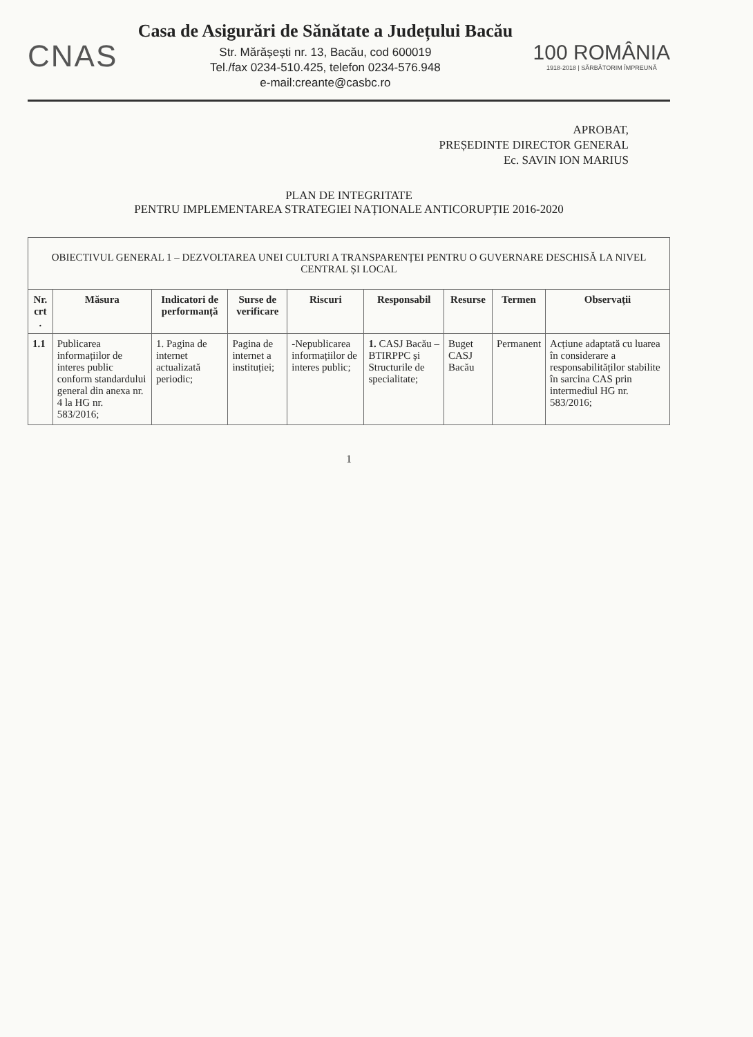CNAS
Casa de Asigurări de Sănătate a Județului Bacău
Str. Mărășești nr. 13, Bacău, cod 600019
Tel./fax 0234-510.425, telefon 0234-576.948
e-mail:creante@casbc.ro
100 ROMÂNIA
1918-2018 | SĂRBĂTORIM ÎMPREUNĂ
APROBAT,
PREȘEDINTE DIRECTOR GENERAL
Ec. SAVIN ION MARIUS
PLAN DE INTEGRITATE
PENTRU IMPLEMENTAREA STRATEGIEI NAȚIONALE ANTICORUPȚIE 2016-2020
| OBIECTIVUL GENERAL 1 – DEZVOLTAREA UNEI CULTURI A TRANSPARENȚEI PENTRU O GUVERNARE DESCHISĂ LA NIVEL CENTRAL ȘI LOCAL | | | | | | | | |
| --- | --- | --- | --- | --- | --- | --- | --- | --- |
| Nr. crt . | Măsura | Indicatori de performanță | Surse de verificare | Riscuri | Responsabil | Resurse | Termen | Observații |
| 1.1 | Publicarea informațiilor de interes public conform standardului general din anexa nr. 4 la HG nr. 583/2016; | 1. Pagina de internet actualizată periodic; | Pagina de internet a instituției; | -Nepublicarea informațiilor de interes public; | 1. CASJ Bacău – BTIRPPC și Structurile de specialitate; | Buget CASJ Bacău | Permanent | Acțiune adaptată cu luarea în considerare a responsabilităților stabilite în sarcina CAS prin intermediul HG nr. 583/2016; |
1